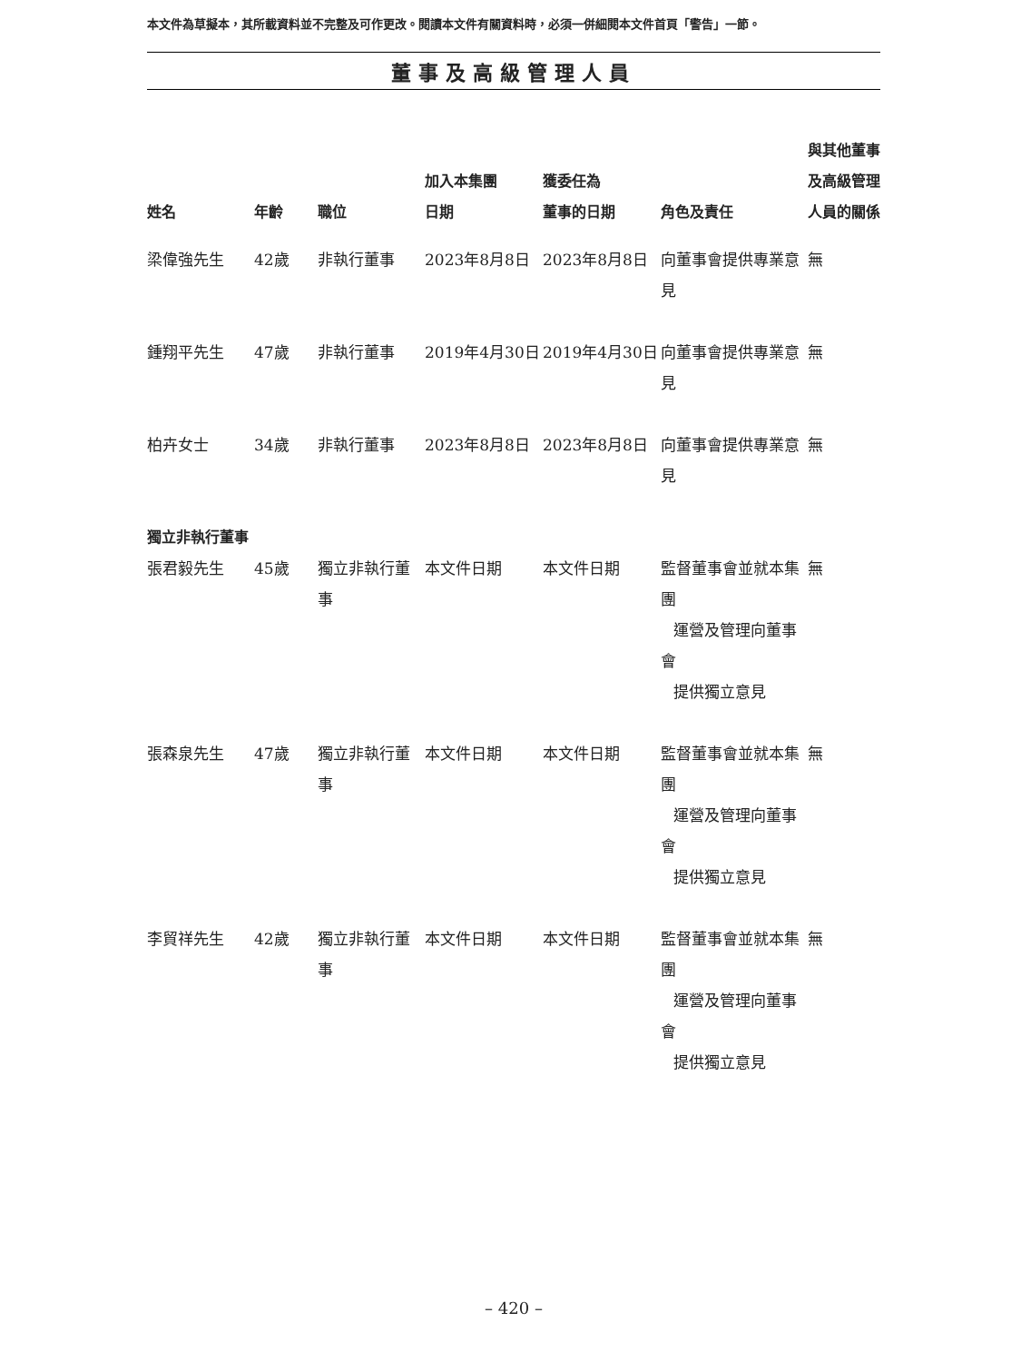本文件為草擬本，其所載資料並不完整及可作更改。閱讀本文件有關資料時，必須一併細閱本文件首頁「警告」一節。
董事及高級管理人員
| 姓名 | 年齡 | 職位 | 加入本集團 日期 | 獲委任為 董事的日期 | 角色及責任 | 與其他董事 及高級管理 人員的關係 |
| --- | --- | --- | --- | --- | --- | --- |
| 梁偉強先生 | 42歲 | 非執行董事 | 2023年8月8日 | 2023年8月8日 | 向董事會提供專業意見 | 無 |
| 鍾翔平先生 | 47歲 | 非執行董事 | 2019年4月30日 | 2019年4月30日 | 向董事會提供專業意見 | 無 |
| 柏卉女士 | 34歲 | 非執行董事 | 2023年8月8日 | 2023年8月8日 | 向董事會提供專業意見 | 無 |
| 獨立非執行董事 | | | | | | |
| 張君毅先生 | 45歲 | 獨立非執行董事 | 本文件日期 | 本文件日期 | 監督董事會並就本集團 運營及管理向董事會 提供獨立意見 | 無 |
| 張森泉先生 | 47歲 | 獨立非執行董事 | 本文件日期 | 本文件日期 | 監督董事會並就本集團 運營及管理向董事會 提供獨立意見 | 無 |
| 李貿祥先生 | 42歲 | 獨立非執行董事 | 本文件日期 | 本文件日期 | 監督董事會並就本集團 運營及管理向董事會 提供獨立意見 | 無 |
– 420 –